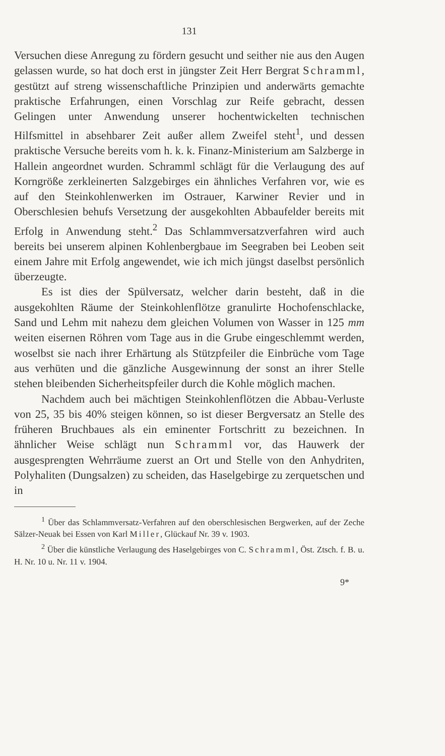131
Versuchen diese Anregung zu fördern gesucht und seither nie aus den Augen gelassen wurde, so hat doch erst in jüngster Zeit Herr Bergrat Schramml, gestützt auf streng wissenschaftliche Prinzipien und anderwärts gemachte praktische Erfahrungen, einen Vorschlag zur Reife gebracht, dessen Gelingen unter Anwendung unserer hochentwickelten technischen Hilfsmittel in absehbarer Zeit außer allem Zweifel steht<sup>1</sup>, und dessen praktische Versuche bereits vom h. k. k. Finanz-Ministerium am Salzberge in Hallein angeordnet wurden. Schramml schlägt für die Verlaugung des auf Korngröße zerkleinerten Salzgebirges ein ähnliches Verfahren vor, wie es auf den Steinkohlenwerken im Ostrauer, Karwiner Revier und in Oberschlesien behufs Versetzung der ausgekohlten Abbaufelder bereits mit Erfolg in Anwendung steht.<sup>2</sup> Das Schlammversatzverfahren wird auch bereits bei unserem alpinen Kohlenbergbaue im Seegraben bei Leoben seit einem Jahre mit Erfolg angewendet, wie ich mich jüngst daselbst persönlich überzeugte.
Es ist dies der Spülversatz, welcher darin besteht, daß in die ausgekohlten Räume der Steinkohlenflötze granulirte Hochofenschlacke, Sand und Lehm mit nahezu dem gleichen Volumen von Wasser in 125 mm weiten eisernen Röhren vom Tage aus in die Grube eingeschlemmt werden, woselbst sie nach ihrer Erhärtung als Stützpfeiler die Einbrüche vom Tage aus verhüten und die gänzliche Ausgewinnung der sonst an ihrer Stelle stehen bleibenden Sicherheitspfeiler durch die Kohle möglich machen.
Nachdem auch bei mächtigen Steinkohlenflötzen die Abbau-Verluste von 25, 35 bis 40% steigen können, so ist dieser Bergversatz an Stelle des früheren Bruchbaues als ein eminenter Fortschritt zu bezeichnen. In ähnlicher Weise schlägt nun Schramml vor, das Hauwerk der ausgesprengten Wehrräume zuerst an Ort und Stelle von den Anhydriten, Polyhaliten (Dungsalzen) zu scheiden, das Haselgebirge zu zerquetschen und in
<sup>1</sup> Über das Schlammversatz-Verfahren auf den oberschlesischen Bergwerken, auf der Zeche Sälzer-Neuak bei Essen von Karl Miller, Glückauf Nr. 39 v. 1903.
<sup>2</sup> Über die künstliche Verlaugung des Haselgebirges von C. Schramml, Öst. Ztsch. f. B. u. H. Nr. 10 u. Nr. 11 v. 1904.
9*